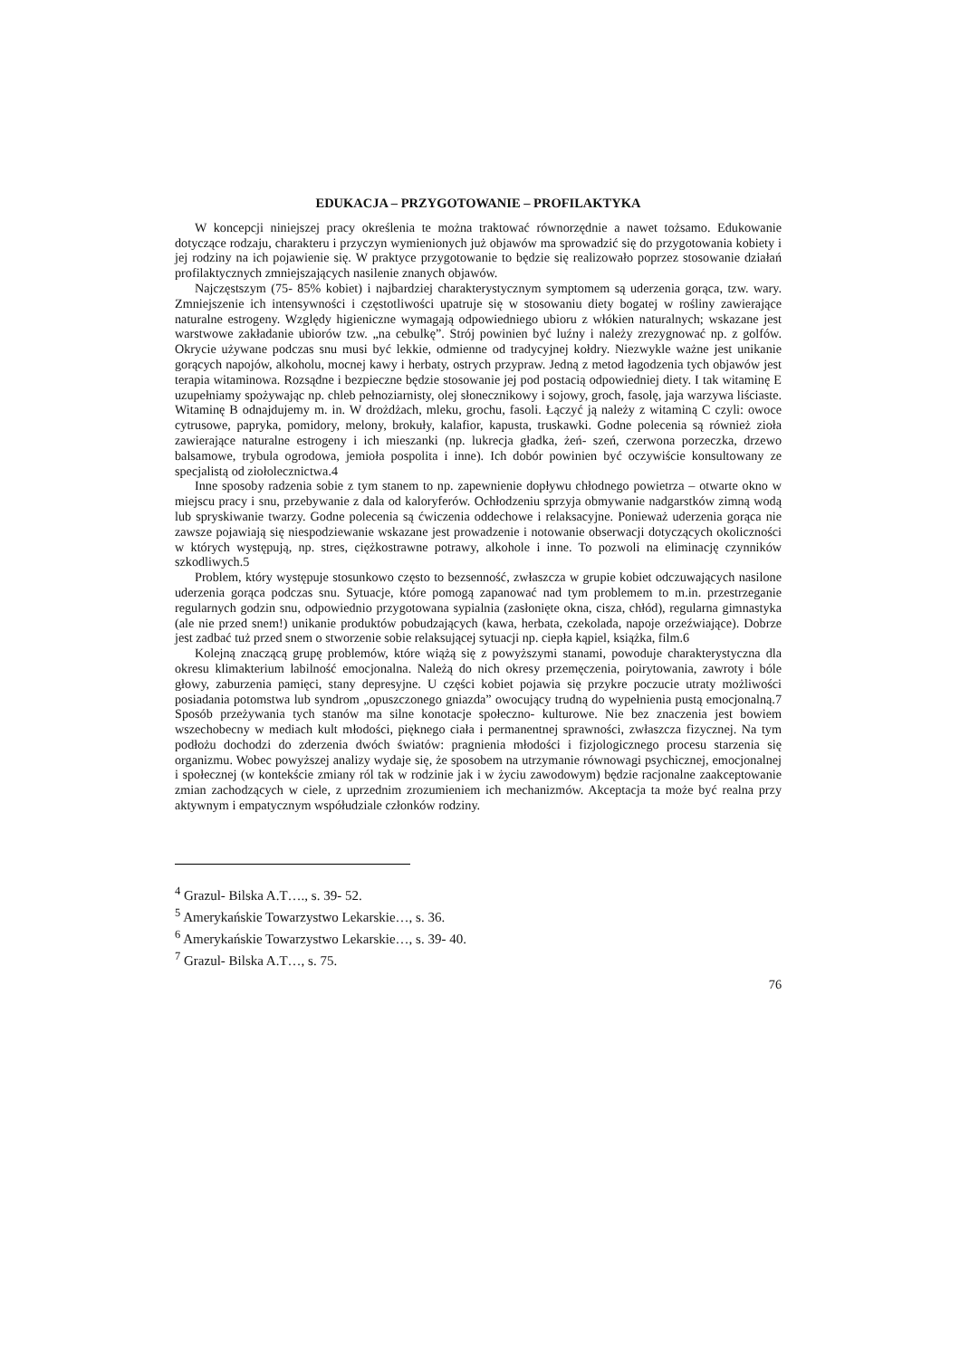EDUKACJA – PRZYGOTOWANIE – PROFILAKTYKA
W koncepcji niniejszej pracy określenia te można traktować równorzędnie a nawet tożsamo. Edukowanie dotyczące rodzaju, charakteru i przyczyn wymienionych już objawów ma sprowadzić się do przygotowania kobiety i jej rodziny na ich pojawienie się. W praktyce przygotowanie to będzie się realizowało poprzez stosowanie działań profilaktycznych zmniejszających nasilenie znanych objawów.
Najczęstszym (75- 85% kobiet) i najbardziej charakterystycznym symptomem są uderzenia gorąca, tzw. wary. Zmniejszenie ich intensywności i częstotliwości upatruje się w stosowaniu diety bogatej w rośliny zawierające naturalne estrogeny. Względy higieniczne wymagają odpowiedniego ubioru z włókien naturalnych; wskazane jest warstwowe zakładanie ubiorów tzw. „na cebulkę”. Strój powinien być luźny i należy zrezygnować np. z golfów. Okrycie używane podczas snu musi być lekkie, odmienne od tradycyjnej kołdry. Niezwykle ważne jest unikanie gorących napojów, alkoholu, mocnej kawy i herbaty, ostrych przypraw. Jedną z metod łagodzenia tych objawów jest terapia witaminowa. Rozsądne i bezpieczne będzie stosowanie jej pod postacią odpowiedniej diety. I tak witaminę E uzupełniamy spożywając np. chleb pełnoziarnisty, olej słonecznikowy i sojowy, groch, fasolę, jaja warzywa liściaste. Witaminę B odnajdujemy m. in. W drożdżach, mleku, grochu, fasoli. Łączyć ją należy z witaminą C czyli: owoce cytrusowe, papryka, pomidory, melony, brokuły, kalafior, kapusta, truskawki. Godne polecenia są również zioła zawierające naturalne estrogeny i ich mieszanki (np. lukrecja gładka, żeń- szeń, czerwona porzeczka, drzewo balsamowe, trybula ogrodowa, jemioła pospolita i inne). Ich dobór powinien być oczywiście konsultowany ze specjalistą od ziołolecznictwa.4
Inne sposoby radzenia sobie z tym stanem to np. zapewnienie dopływu chłodnego powietrza – otwarte okno w miejscu pracy i snu, przebywanie z dala od kaloryferów. Ochłodzeniu sprzyja obmywanie nadgarstków zimną wodą lub spryskiwanie twarzy. Godne polecenia są ćwiczenia oddechowe i relaksacyjne. Ponieważ uderzenia gorąca nie zawsze pojawiają się niespodziewanie wskazane jest prowadzenie i notowanie obserwacji dotyczących okoliczności w których występują, np. stres, ciężkostrawne potrawy, alkohole i inne. To pozwoli na eliminację czynników szkodliwych.5
Problem, który występuje stosunkowo często to bezsenność, zwłaszcza w grupie kobiet odczuwających nasilone uderzenia gorąca podczas snu. Sytuacje, które pomogą zapanować nad tym problemem to m.in. przestrzeganie regularnych godzin snu, odpowiednio przygotowana sypialnia (zasłonięte okna, cisza, chłód), regularna gimnastyka (ale nie przed snem!) unikanie produktów pobudzających (kawa, herbata, czekolada, napoje orzeźwiające). Dobrze jest zadbać tuż przed snem o stworzenie sobie relaksującej sytuacji np. ciepła kąpiel, książka, film.6
Kolejną znaczącą grupę problemów, które wiążą się z powyższymi stanami, powoduje charakterystyczna dla okresu klimakterium labilność emocjonalna. Należą do nich okresy przemęczenia, poirytowania, zawroty i bóle głowy, zaburzenia pamięci, stany depresyjne. U części kobiet pojawia się przykre poczucie utraty możliwości posiadania potomstwa lub syndrom „opuszczonego gniazda” owocujący trudną do wypełnienia pustą emocjonalną.7 Sposób przeżywania tych stanów ma silne konotacje społeczno- kulturowe. Nie bez znaczenia jest bowiem wszechobecny w mediach kult młodości, pięknego ciała i permanentnej sprawności, zwłaszcza fizycznej. Na tym podłożu dochodzi do zderzenia dwóch światów: pragnienia młodości i fizjologicznego procesu starzenia się organizmu. Wobec powyższej analizy wydaje się, że sposobem na utrzymanie równowagi psychicznej, emocjonalnej i społecznej (w kontekście zmiany ról tak w rodzinie jak i w życiu zawodowym) będzie racjonalne zaakceptowanie zmian zachodzących w ciele, z uprzednim zrozumieniem ich mechanizmów. Akceptacja ta może być realna przy aktywnym i empatycznym współudziale członków rodziny.
<sup>4</sup> Grazul- Bilska A.T…., s. 39- 52.
<sup>5</sup> Amerykańskie Towarzystwo Lekarskie…, s. 36.
<sup>6</sup> Amerykańskie Towarzystwo Lekarskie…, s. 39- 40.
<sup>7</sup> Grazul- Bilska A.T…, s. 75.
76